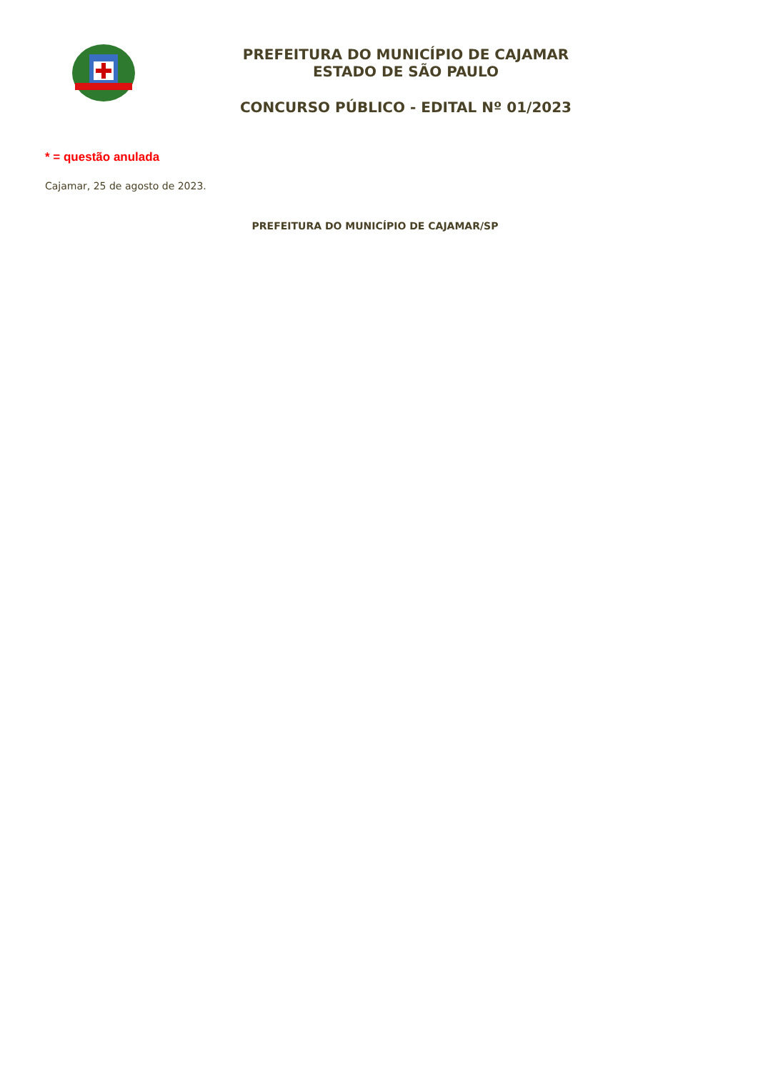PREFEITURA DO MUNICÍPIO DE CAJAMAR
ESTADO DE SÃO PAULO
CONCURSO PÚBLICO - EDITAL Nº 01/2023
* = questão anulada
Cajamar, 25 de agosto de 2023.
PREFEITURA DO MUNICÍPIO DE CAJAMAR/SP